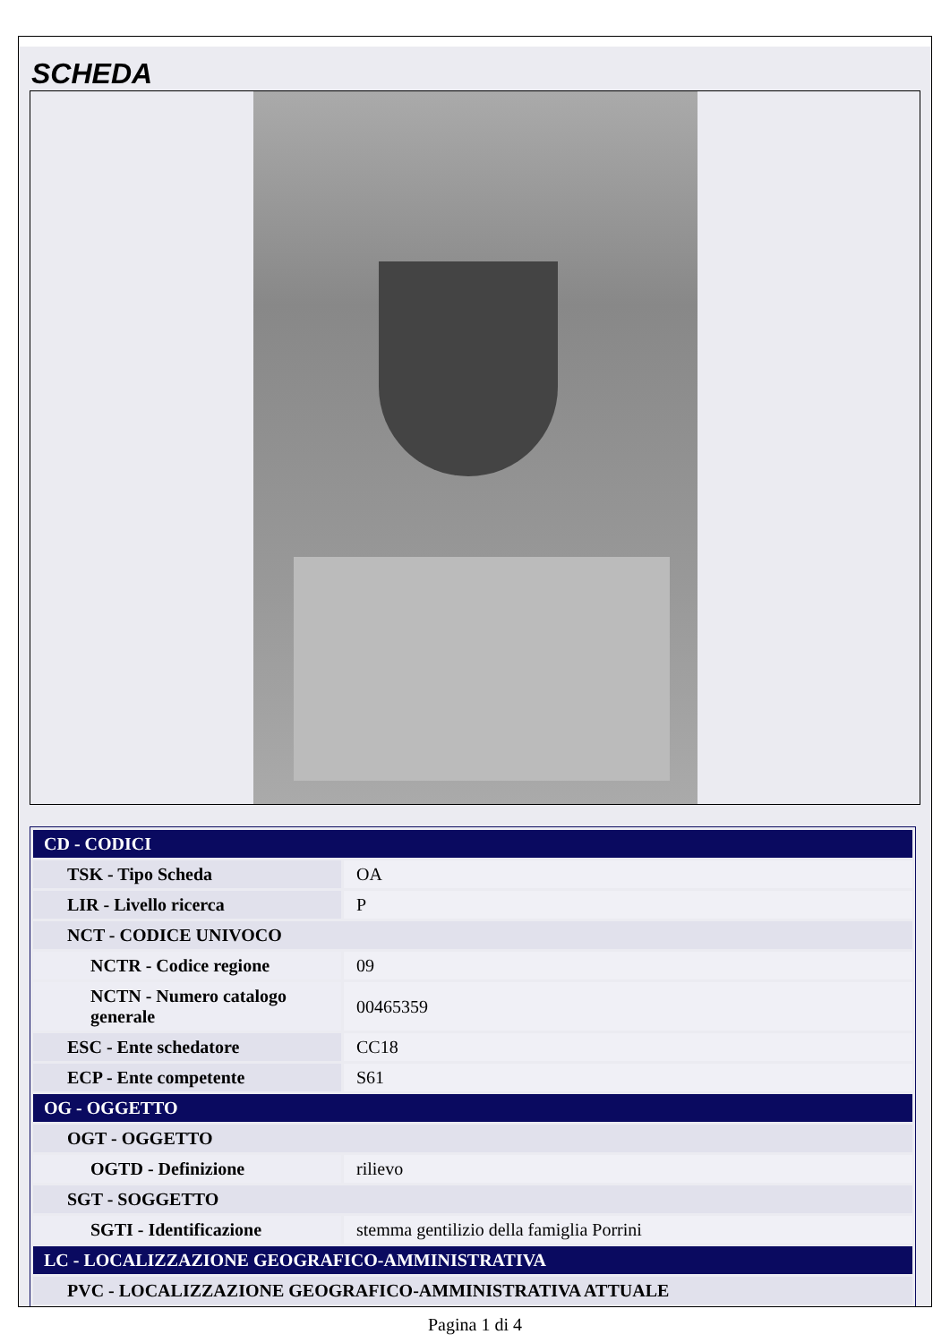SCHEDA
| CD - CODICI | |
| TSK - Tipo Scheda | OA |
| LIR - Livello ricerca | P |
| NCT - CODICE UNIVOCO | |
| NCTR - Codice regione | 09 |
| NCTN - Numero catalogo generale | 00465359 |
| ESC - Ente schedatore | CC18 |
| ECP - Ente competente | S61 |
| OG - OGGETTO | |
| OGT - OGGETTO | |
| OGTD - Definizione | rilievo |
| SGT - SOGGETTO | |
| SGTI - Identificazione | stemma gentilizio della famiglia Porrini |
| LC - LOCALIZZAZIONE GEOGRAFICO-AMMINISTRATIVA | |
| PVC - LOCALIZZAZIONE GEOGRAFICO-AMMINISTRATIVA ATTUALE | |
Pagina 1 di 4